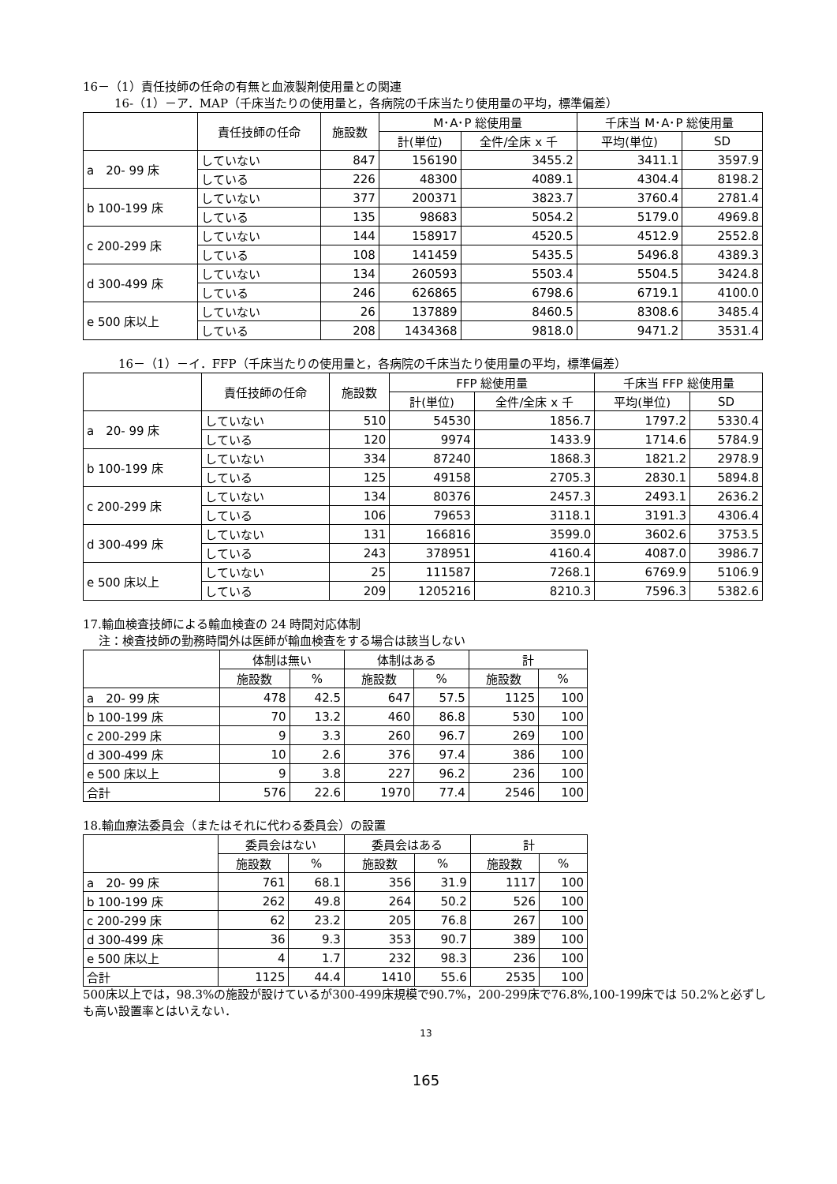16－（1）責任技師の任命の有無と血液製剤使用量との関連
16-（1）－ア．MAP（千床当たりの使用量と，各病院の千床当たり使用量の平均，標準偏差）
| | 責任技師の任命 | 施設数 | M･A･P 総使用量 | | 千床当 M･A･P 総使用量 | |
| --- | --- | --- | --- | --- | --- | --- |
| | | | 計(単位) | 全件/全床 x 千 | 平均(単位) | SD |
| a 20- 99 床 | していない | 847 | 156190 | 3455.2 | 3411.1 | 3597.9 |
| | している | 226 | 48300 | 4089.1 | 4304.4 | 8198.2 |
| b 100-199 床 | していない | 377 | 200371 | 3823.7 | 3760.4 | 2781.4 |
| | している | 135 | 98683 | 5054.2 | 5179.0 | 4969.8 |
| c 200-299 床 | していない | 144 | 158917 | 4520.5 | 4512.9 | 2552.8 |
| | している | 108 | 141459 | 5435.5 | 5496.8 | 4389.3 |
| d 300-499 床 | していない | 134 | 260593 | 5503.4 | 5504.5 | 3424.8 |
| | している | 246 | 626865 | 6798.6 | 6719.1 | 4100.0 |
| e 500 床以上 | していない | 26 | 137889 | 8460.5 | 8308.6 | 3485.4 |
| | している | 208 | 1434368 | 9818.0 | 9471.2 | 3531.4 |
16－（1）－イ．FFP（千床当たりの使用量と，各病院の千床当たり使用量の平均，標準偏差）
| | 責任技師の任命 | 施設数 | FFP 総使用量 | | 千床当 FFP 総使用量 | |
| --- | --- | --- | --- | --- | --- | --- |
| | | | 計(単位) | 全件/全床 x 千 | 平均(単位) | SD |
| a 20- 99 床 | していない | 510 | 54530 | 1856.7 | 1797.2 | 5330.4 |
| | している | 120 | 9974 | 1433.9 | 1714.6 | 5784.9 |
| b 100-199 床 | していない | 334 | 87240 | 1868.3 | 1821.2 | 2978.9 |
| | している | 125 | 49158 | 2705.3 | 2830.1 | 5894.8 |
| c 200-299 床 | していない | 134 | 80376 | 2457.3 | 2493.1 | 2636.2 |
| | している | 106 | 79653 | 3118.1 | 3191.3 | 4306.4 |
| d 300-499 床 | していない | 131 | 166816 | 3599.0 | 3602.6 | 3753.5 |
| | している | 243 | 378951 | 4160.4 | 4087.0 | 3986.7 |
| e 500 床以上 | していない | 25 | 111587 | 7268.1 | 6769.9 | 5106.9 |
| | している | 209 | 1205216 | 8210.3 | 7596.3 | 5382.6 |
17.輸血検査技師による輸血検査の 24 時間対応体制
注：検査技師の勤務時間外は医師が輸血検査をする場合は該当しない
| | 体制は無い | | 体制はある | | 計 | |
| --- | --- | --- | --- | --- | --- | --- |
| | 施設数 | % | 施設数 | % | 施設数 | % |
| a 20- 99 床 | 478 | 42.5 | 647 | 57.5 | 1125 | 100 |
| b 100-199 床 | 70 | 13.2 | 460 | 86.8 | 530 | 100 |
| c 200-299 床 | 9 | 3.3 | 260 | 96.7 | 269 | 100 |
| d 300-499 床 | 10 | 2.6 | 376 | 97.4 | 386 | 100 |
| e 500 床以上 | 9 | 3.8 | 227 | 96.2 | 236 | 100 |
| 合計 | 576 | 22.6 | 1970 | 77.4 | 2546 | 100 |
18.輸血療法委員会（またはそれに代わる委員会）の設置
| | 委員会はない | | 委員会はある | | 計 | |
| --- | --- | --- | --- | --- | --- | --- |
| | 施設数 | % | 施設数 | % | 施設数 | % |
| a 20- 99 床 | 761 | 68.1 | 356 | 31.9 | 1117 | 100 |
| b 100-199 床 | 262 | 49.8 | 264 | 50.2 | 526 | 100 |
| c 200-299 床 | 62 | 23.2 | 205 | 76.8 | 267 | 100 |
| d 300-499 床 | 36 | 9.3 | 353 | 90.7 | 389 | 100 |
| e 500 床以上 | 4 | 1.7 | 232 | 98.3 | 236 | 100 |
| 合計 | 1125 | 44.4 | 1410 | 55.6 | 2535 | 100 |
500床以上では，98.3%の施設が設けているが300-499床規模で90.7%，200-299床で76.8%,100-199床では 50.2%と必ずしも高い設置率とはいえない．
13
165